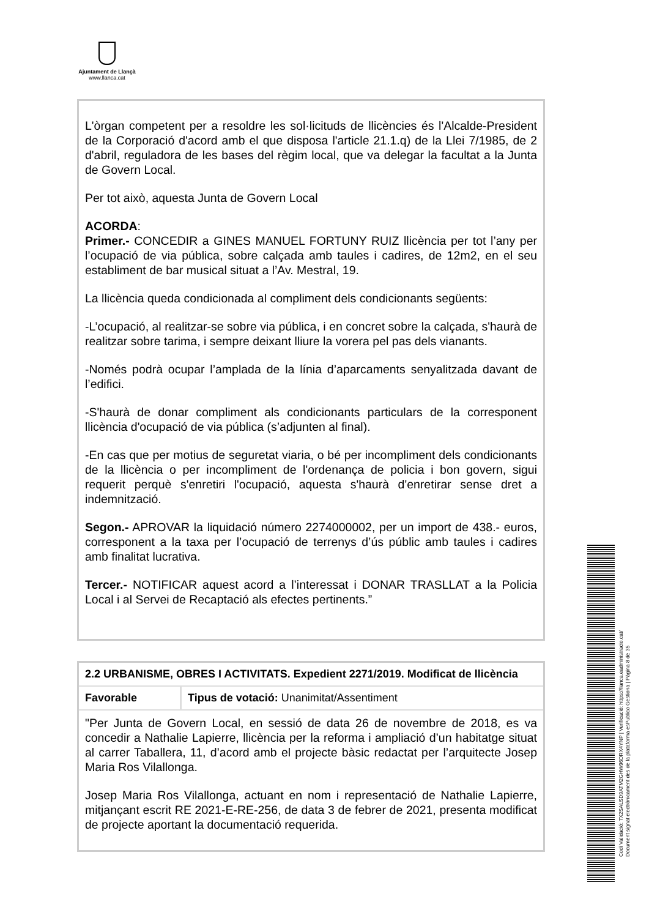Ajuntament de Llançà
www.llanca.cat
L'òrgan competent per a resoldre les sol·licituds de llicències és l'Alcalde-President de la Corporació d'acord amb el que disposa l'article 21.1.q) de la Llei 7/1985, de 2 d'abril, reguladora de les bases del règim local, que va delegar la facultat a la Junta de Govern Local.
Per tot això, aquesta Junta de Govern Local
ACORDA:
Primer.- CONCEDIR a GINES MANUEL FORTUNY RUIZ llicència per tot l’any per l’ocupació de via pública, sobre calçada amb taules i cadires, de 12m2, en el seu establiment de bar musical situat a l’Av. Mestral, 19.
La llicència queda condicionada al compliment dels condicionants següents:
-L’ocupació, al realitzar-se sobre via pública, i en concret sobre la calçada, s'haurà de realitzar sobre tarima, i sempre deixant lliure la vorera pel pas dels vianants.
-Només podrà ocupar l’amplada de la línia d’aparcaments senyalitzada davant de l’edifici.
-S'haurà de donar compliment als condicionants particulars de la corresponent llicència d'ocupació de via pública (s’adjunten al final).
-En cas que per motius de seguretat viaria, o bé per incompliment dels condicionants de la llicència o per incompliment de l'ordenança de policia i bon govern, sigui requerit perquè s'enretiri l'ocupació, aquesta s'haurà d'enretirar sense dret a indemnització.
Segon.- APROVAR la liquidació número 2274000002, per un import de 438.- euros, corresponent a la taxa per l’ocupació de terrenys d’ús públic amb taules i cadires amb finalitat lucrativa.
Tercer.- NOTIFICAR aquest acord a l’interessat i DONAR TRASLLAT a la Policia Local i al Servei de Recaptació als efectes pertinents.”
| 2.2 URBANISME, OBRES I ACTIVITATS. Expedient 2271/2019. Modificat de llicència | |
| Favorable | Tipus de votació: Unanimitat/Assentiment |
| "Per Junta de Govern Local, en sessió de data 26 de novembre de 2018, es va concedir a Nathalie Lapierre, llicència per la reforma i ampliació d’un habitatge situat al carrer Taballera, 11, d’acord amb el projecte bàsic redactat per l’arquitecte Josep Maria Ros Vilallonga. Josep Maria Ros Vilallonga, actuant en nom i representació de Nathalie Lapierre, mitjançant escrit RE 2021-E-RE-256, de data 3 de febrer de 2021, presenta modificat de projecte aportant la documentació requerida. | |
Codi Validació: 7X2SALSD9ATM2GHW96DRX4YNP | Verificació: https://llanca.eadministracio.cat/
Document signat electrònicament des de la plataforma esPublico Gestiona | Pàgina 8 de 35